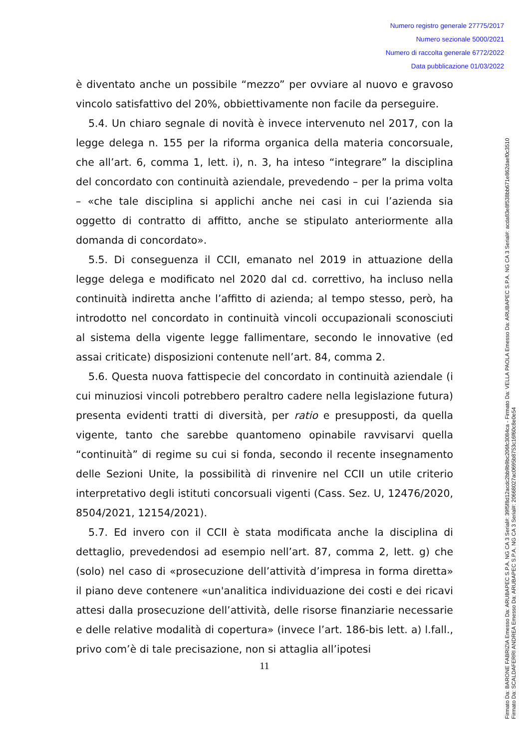Numero registro generale 27775/2017
Numero sezionale 5000/2021
Numero di raccolta generale 6772/2022
Data pubblicazione 01/03/2022
è diventato anche un possibile “mezzo” per ovviare al nuovo e gravoso vincolo satisfattivo del 20%, obbiettivamente non facile da perseguire.
5.4. Un chiaro segnale di novità è invece intervenuto nel 2017, con la legge delega n. 155 per la riforma organica della materia concorsuale, che all’art. 6, comma 1, lett. i), n. 3, ha inteso “integrare” la disciplina del concordato con continuità aziendale, prevedendo – per la prima volta – «che tale disciplina si applichi anche nei casi in cui l’azienda sia oggetto di contratto di affitto, anche se stipulato anteriormente alla domanda di concordato».
5.5. Di conseguenza il CCII, emanato nel 2019 in attuazione della legge delega e modificato nel 2020 dal cd. correttivo, ha incluso nella continuità indiretta anche l’affitto di azienda; al tempo stesso, però, ha introdotto nel concordato in continuità vincoli occupazionali sconosciuti al sistema della vigente legge fallimentare, secondo le innovative (ed assai criticate) disposizioni contenute nell’art. 84, comma 2.
5.6. Questa nuova fattispecie del concordato in continuità aziendale (i cui minuziosi vincoli potrebbero peraltro cadere nella legislazione futura) presenta evidenti tratti di diversità, per ratio e presupposti, da quella vigente, tanto che sarebbe quantomeno opinabile ravvisarvi quella “continuità” di regime su cui si fonda, secondo il recente insegnamento delle Sezioni Unite, la possibilità di rinvenire nel CCII un utile criterio interpretativo degli istituti concorsuali vigenti (Cass. Sez. U, 12476/2020, 8504/2021, 12154/2021).
5.7. Ed invero con il CCII è stata modificata anche la disciplina di dettaglio, prevedendosi ad esempio nell’art. 87, comma 2, lett. g) che (solo) nel caso di «prosecuzione dell’attività d’impresa in forma diretta» il piano deve contenere «un'analitica individuazione dei costi e dei ricavi attesi dalla prosecuzione dell’attività, delle risorse finanziarie necessarie e delle relative modalità di copertura» (invece l’art. 186-bis lett. a) l.fall., privo com’è di tale precisazione, non si attaglia all’ipotesi
11
Firmato Da: BARONE FABRIZIA Emesso Da: ARUBAPEC S.P.A. NG CA 3 Serial#: 39f5f8d12acdc2bb9b9bc206fc3084ca - Firmato Da: VELLA PAOLA Emesso Da: ARUBAPEC S.P.A. NG CA 3 Serial#: acda83e8f538bb671e862daef0c3510
Firmato Da: SCALDAFERRI ANDREA Emesso Da: ARUBAPEC S.P.A. NG CA 3 Serial#: 20668027ac0695b8753c16f60c8e0e54